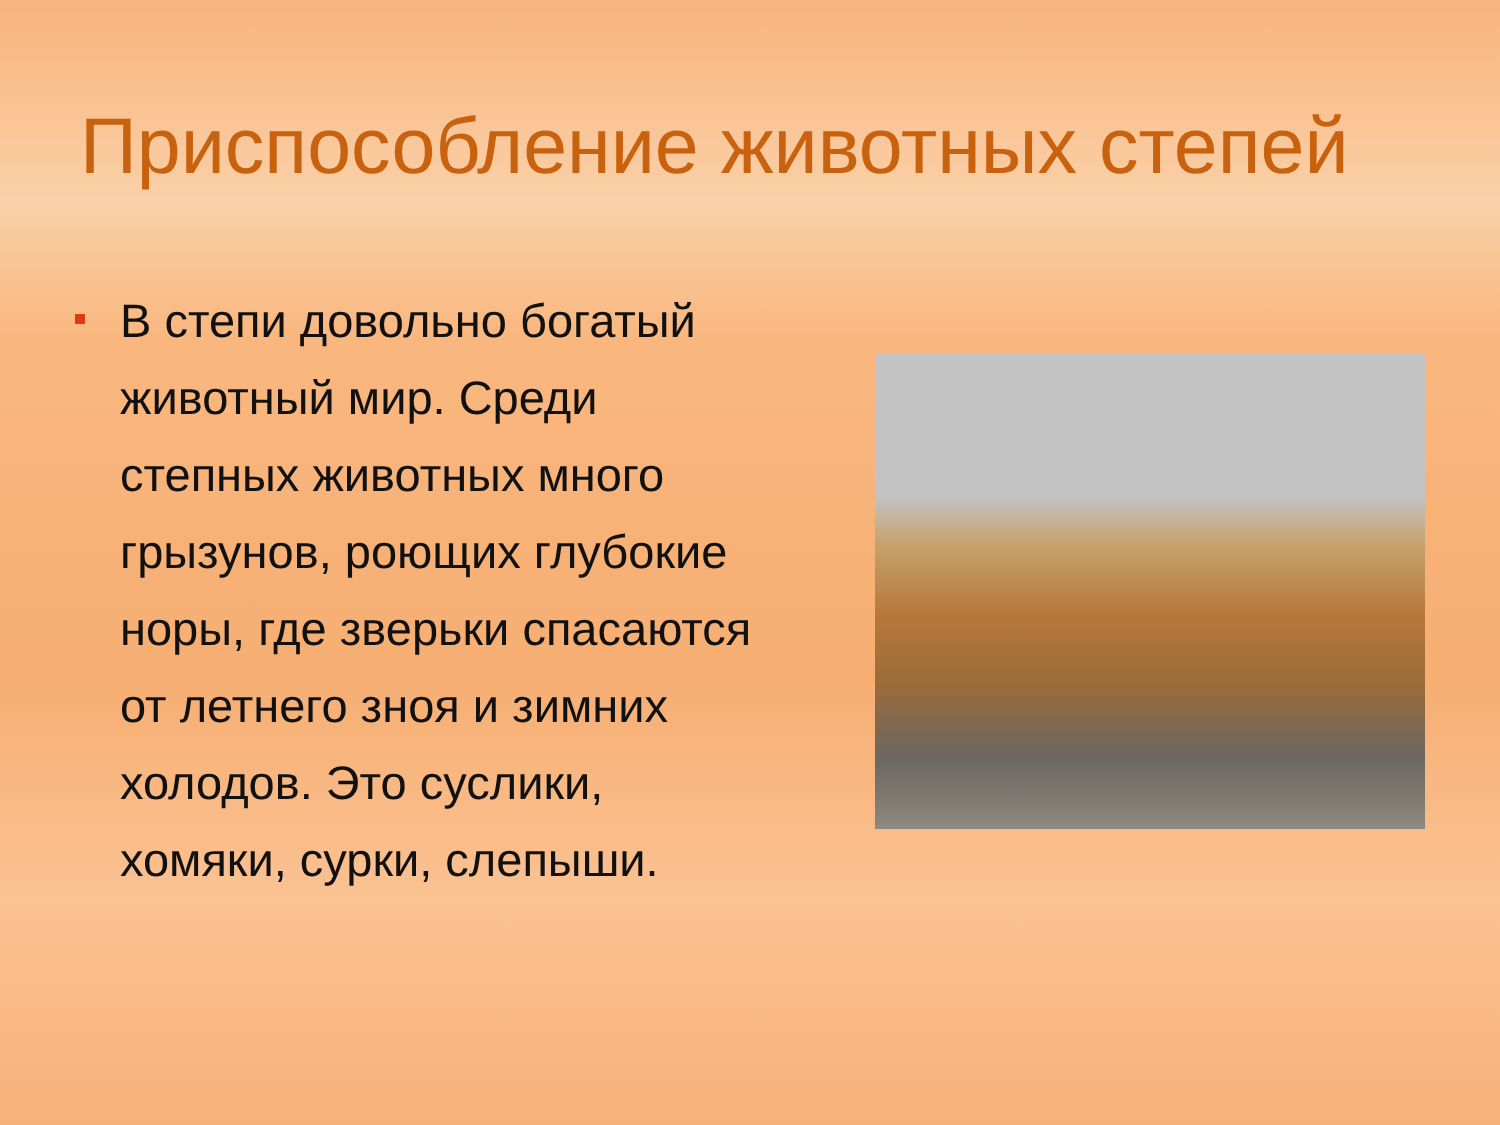Приспособление животных степей
В степи довольно богатый животный мир. Среди степных животных много грызунов, роющих глубокие норы, где зверьки спасаются от летнего зноя и зимних холодов. Это суслики, хомяки, сурки, слепыши.